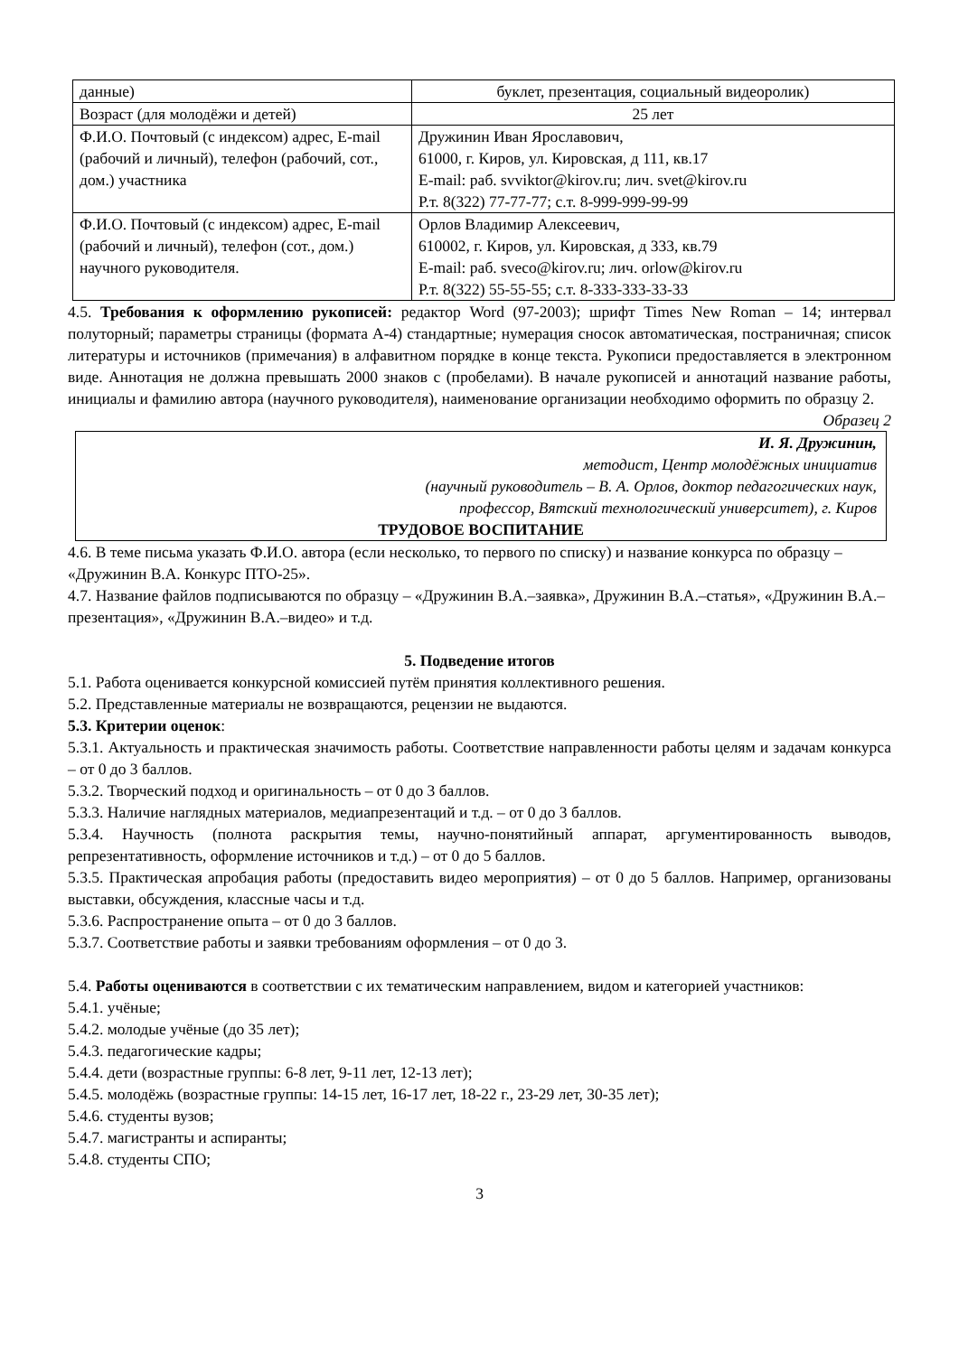| данные) | буклет, презентация, социальный видеоролик) |
| Возраст (для молодёжи и детей) | 25 лет |
| Ф.И.О. Почтовый (с индексом) адрес, E-mail (рабочий и личный), телефон (рабочий, сот., дом.) участника | Дружинин Иван Ярославович, 61000, г. Киров, ул. Кировская, д 111, кв.17 E-mail: раб. svviktor@kirov.ru; лич. svet@kirov.ru Р.т. 8(322) 77-77-77; с.т. 8-999-999-99-99 |
| Ф.И.О. Почтовый (с индексом) адрес, E-mail (рабочий и личный), телефон (сот., дом.) научного руководителя. | Орлов Владимир Алексеевич, 610002, г. Киров, ул. Кировская, д 333, кв.79 E-mail: раб. sveco@kirov.ru; лич. orlow@kirov.ru Р.т. 8(322) 55-55-55; с.т. 8-333-333-33-33 |
4.5. Требования к оформлению рукописей: редактор Word (97-2003); шрифт Times New Roman – 14; интервал полуторный; параметры страницы (формата А-4) стандартные; нумерация сносок автоматическая, постраничная; список литературы и источников (примечания) в алфавитном порядке в конце текста. Рукописи предоставляется в электронном виде. Аннотация не должна превышать 2000 знаков с (пробелами). В начале рукописей и аннотаций название работы, инициалы и фамилию автора (научного руководителя), наименование организации необходимо оформить по образцу 2.
Образец 2
И. Я. Дружинин,
методист, Центр молодёжных инициатив
(научный руководитель – В. А. Орлов, доктор педагогических наук,
профессор, Вятский технологический университет), г. Киров
ТРУДОВОЕ ВОСПИТАНИЕ
4.6. В теме письма указать Ф.И.О. автора (если несколько, то первого по списку) и название конкурса по образцу – «Дружинин В.А. Конкурс ПТО-25».
4.7. Название файлов подписываются по образцу – «Дружинин В.А.–заявка», Дружинин В.А.–статья», «Дружинин В.А.–презентация», «Дружинин В.А.–видео» и т.д.
5. Подведение итогов
5.1. Работа оценивается конкурсной комиссией путём принятия коллективного решения.
5.2. Представленные материалы не возвращаются, рецензии не выдаются.
5.3. Критерии оценок:
5.3.1. Актуальность и практическая значимость работы. Соответствие направленности работы целям и задачам конкурса – от 0 до 3 баллов.
5.3.2. Творческий подход и оригинальность – от 0 до 3 баллов.
5.3.3. Наличие наглядных материалов, медиапрезентаций и т.д. – от 0 до 3 баллов.
5.3.4. Научность (полнота раскрытия темы, научно-понятийный аппарат, аргументированность выводов, репрезентативность, оформление источников и т.д.) – от 0 до 5 баллов.
5.3.5. Практическая апробация работы (предоставить видео мероприятия) – от 0 до 5 баллов. Например, организованы выставки, обсуждения, классные часы и т.д.
5.3.6. Распространение опыта – от 0 до 3 баллов.
5.3.7. Соответствие работы и заявки требованиям оформления – от 0 до 3.
5.4. Работы оцениваются в соответствии с их тематическим направлением, видом и категорией участников:
5.4.1. учёные;
5.4.2. молодые учёные (до 35 лет);
5.4.3. педагогические кадры;
5.4.4. дети (возрастные группы: 6-8 лет, 9-11 лет, 12-13 лет);
5.4.5. молодёжь (возрастные группы: 14-15 лет, 16-17 лет, 18-22 г., 23-29 лет, 30-35 лет);
5.4.6. студенты вузов;
5.4.7. магистранты и аспиранты;
5.4.8. студенты СПО;
3